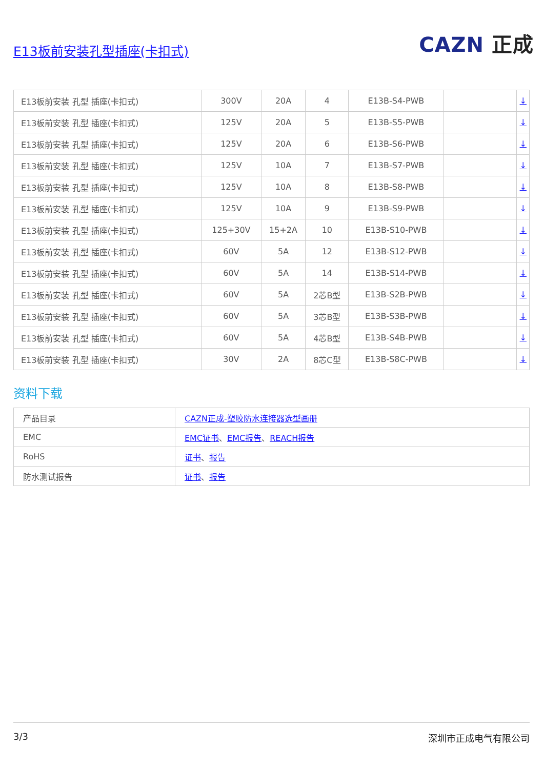E13板前安装孔型插座(卡扣式)
CAZN 正成
| E13板前安装 孔型 插座(卡扣式) | 300V | 20A | 4 | E13B-S4-PWB | | ↓ |
| E13板前安装 孔型 插座(卡扣式) | 125V | 20A | 5 | E13B-S5-PWB | | ↓ |
| E13板前安装 孔型 插座(卡扣式) | 125V | 20A | 6 | E13B-S6-PWB | | ↓ |
| E13板前安装 孔型 插座(卡扣式) | 125V | 10A | 7 | E13B-S7-PWB | | ↓ |
| E13板前安装 孔型 插座(卡扣式) | 125V | 10A | 8 | E13B-S8-PWB | | ↓ |
| E13板前安装 孔型 插座(卡扣式) | 125V | 10A | 9 | E13B-S9-PWB | | ↓ |
| E13板前安装 孔型 插座(卡扣式) | 125+30V | 15+2A | 10 | E13B-S10-PWB | | ↓ |
| E13板前安装 孔型 插座(卡扣式) | 60V | 5A | 12 | E13B-S12-PWB | | ↓ |
| E13板前安装 孔型 插座(卡扣式) | 60V | 5A | 14 | E13B-S14-PWB | | ↓ |
| E13板前安装 孔型 插座(卡扣式) | 60V | 5A | 2芯B型 | E13B-S2B-PWB | | ↓ |
| E13板前安装 孔型 插座(卡扣式) | 60V | 5A | 3芯B型 | E13B-S3B-PWB | | ↓ |
| E13板前安装 孔型 插座(卡扣式) | 60V | 5A | 4芯B型 | E13B-S4B-PWB | | ↓ |
| E13板前安装 孔型 插座(卡扣式) | 30V | 2A | 8芯C型 | E13B-S8C-PWB | | ↓ |
资料下载
| 产品目录 | CAZN正成-塑胶防水连接器选型画册 |
| EMC | EMC证书 、 EMC报告 、 REACH报告 |
| RoHS | 证书 、 报告 |
| 防水测试报告 | 证书 、 报告 |
3/3 深圳市正成电气有限公司